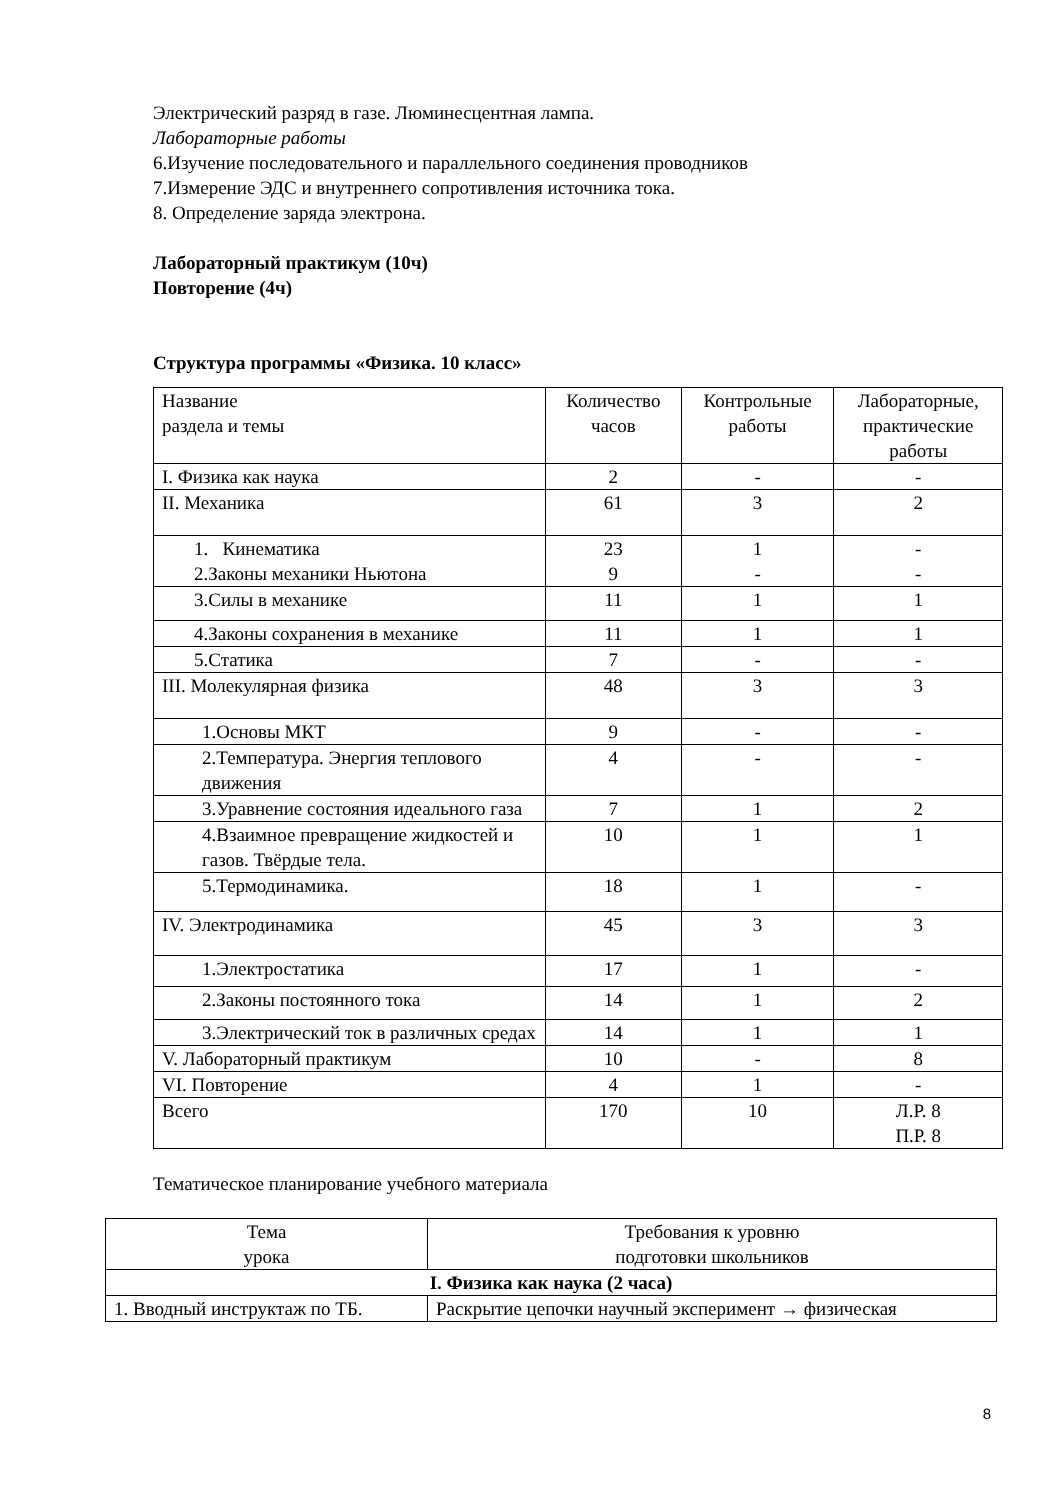Электрический разряд в газе. Люминесцентная лампа.
Лабораторные работы
6.Изучение последовательного и параллельного соединения проводников
7.Измерение ЭДС и внутреннего сопротивления источника тока.
8. Определение заряда электрона.
Лабораторный практикум (10ч)
Повторение (4ч)
Структура программы «Физика. 10 класс»
| Название раздела и темы | Количество часов | Контрольные работы | Лабораторные, практические работы |
| I. Физика как наука | 2 | - | - |
| II. Механика | 61 | 3 | 2 |
| 1. Кинематика 2.Законы механики Ньютона | 23 9 | 1 - | - - |
| 3.Силы в механике | 11 | 1 | 1 |
| 4.Законы сохранения в механике | 11 | 1 | 1 |
| 5.Статика | 7 | - | - |
| III. Молекулярная физика | 48 | 3 | 3 |
| 1.Основы МКТ | 9 | - | - |
| 2.Температура. Энергия теплового движения | 4 | - | - |
| 3.Уравнение состояния идеального газа | 7 | 1 | 2 |
| 4.Взаимное превращение жидкостей и газов. Твёрдые тела. | 10 | 1 | 1 |
| 5.Термодинамика. | 18 | 1 | - |
| IV. Электродинамика | 45 | 3 | 3 |
| 1.Электростатика | 17 | 1 | - |
| 2.Законы постоянного тока | 14 | 1 | 2 |
| 3.Электрический ток в различных средах | 14 | 1 | 1 |
| V. Лабораторный практикум | 10 | - | 8 |
| VI. Повторение | 4 | 1 | - |
| Всего | 170 | 10 | Л.Р. 8 П.Р. 8 |
Тематическое планирование учебного материала
| Тема урока | Требования к уровню подготовки школьников |
| --- | --- |
| I. Физика как наука (2 часа) | |
| 1. Вводный инструктаж по ТБ. | Раскрытие цепочки научный эксперимент → физическая |
8